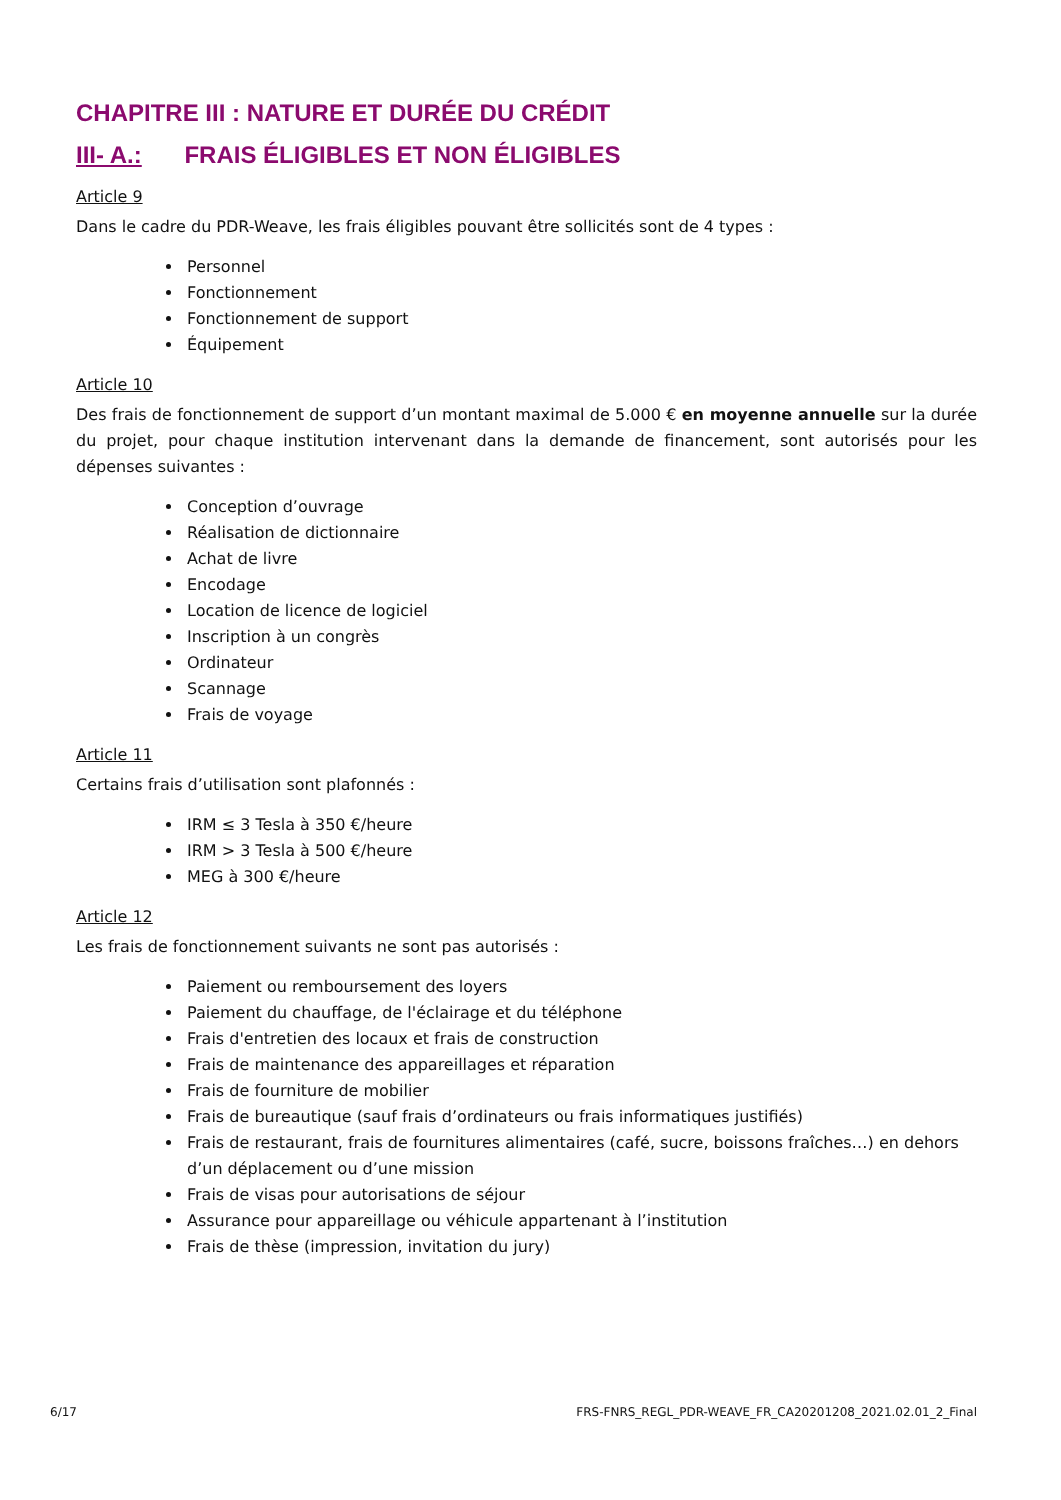CHAPITRE III : NATURE ET DURÉE DU CRÉDIT
III- A.: FRAIS ÉLIGIBLES ET NON ÉLIGIBLES
Article 9
Dans le cadre du PDR-Weave, les frais éligibles pouvant être sollicités sont de 4 types :
Personnel
Fonctionnement
Fonctionnement de support
Équipement
Article 10
Des frais de fonctionnement de support d’un montant maximal de 5.000 € en moyenne annuelle sur la durée du projet, pour chaque institution intervenant dans la demande de financement, sont autorisés pour les dépenses suivantes :
Conception d’ouvrage
Réalisation de dictionnaire
Achat de livre
Encodage
Location de licence de logiciel
Inscription à un congrès
Ordinateur
Scannage
Frais de voyage
Article 11
Certains frais d’utilisation sont plafonnés :
IRM ≤ 3 Tesla à 350 €/heure
IRM > 3 Tesla à 500 €/heure
MEG à 300 €/heure
Article 12
Les frais de fonctionnement suivants ne sont pas autorisés :
Paiement ou remboursement des loyers
Paiement du chauffage, de l'éclairage et du téléphone
Frais d'entretien des locaux et frais de construction
Frais de maintenance des appareillages et réparation
Frais de fourniture de mobilier
Frais de bureautique (sauf frais d’ordinateurs ou frais informatiques justifiés)
Frais de restaurant, frais de fournitures alimentaires (café, sucre, boissons fraîches…) en dehors d’un déplacement ou d’une mission
Frais de visas pour autorisations de séjour
Assurance pour appareillage ou véhicule appartenant à l’institution
Frais de thèse (impression, invitation du jury)
6/17 FRS-FNRS_REGL_PDR-WEAVE_FR_CA20201208_2021.02.01_2_Final